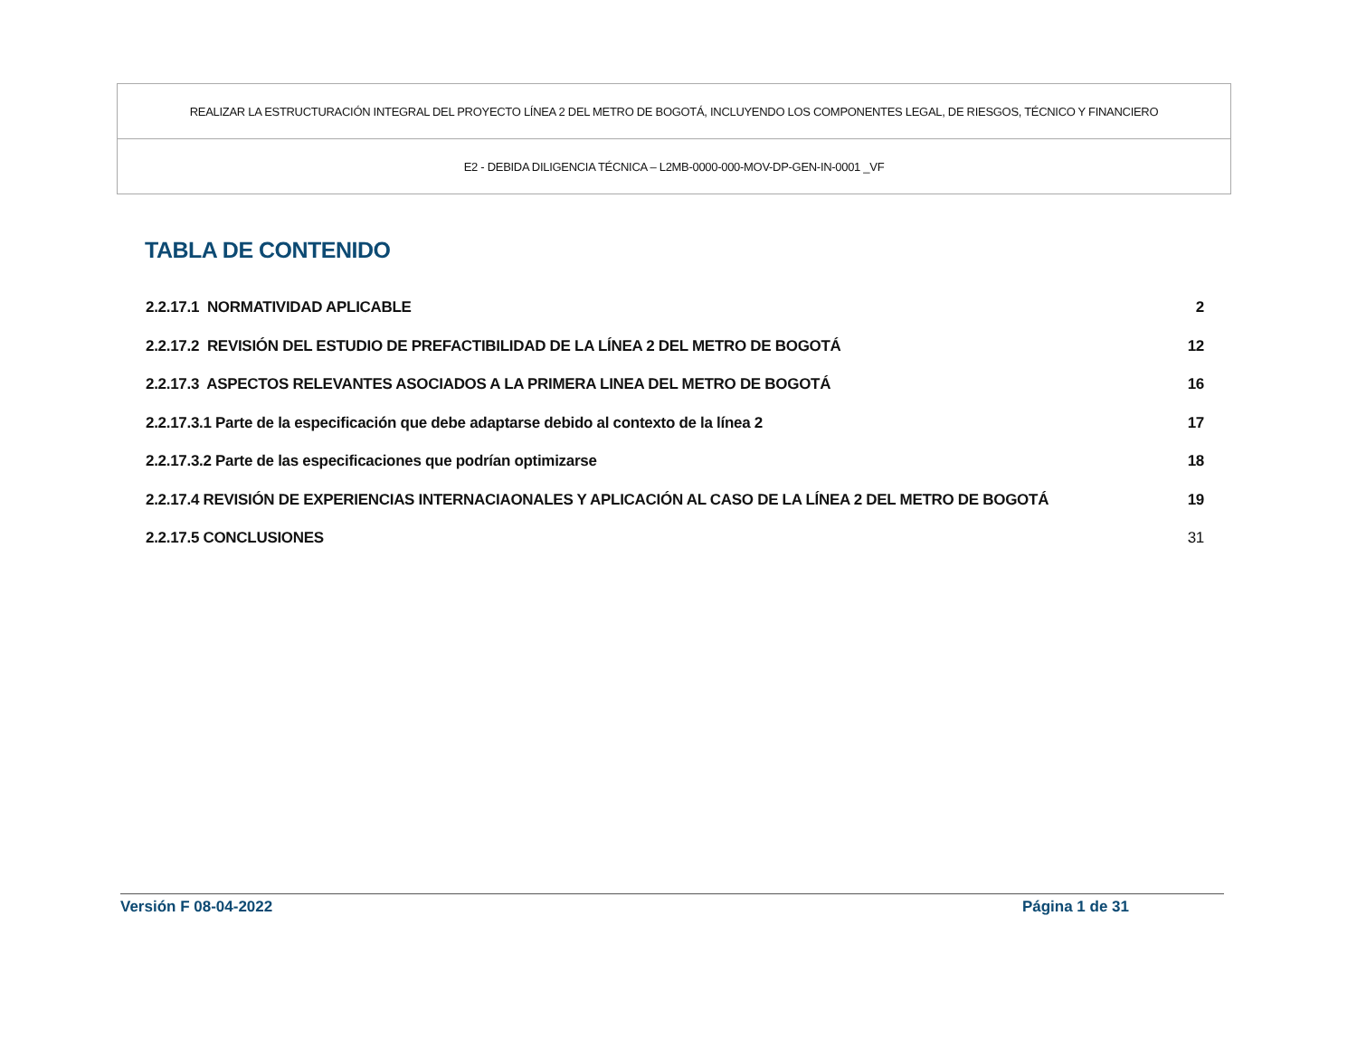| REALIZAR LA ESTRUCTURACIÓN INTEGRAL DEL PROYECTO LÍNEA 2 DEL METRO DE BOGOTÁ, INCLUYENDO LOS COMPONENTES LEGAL, DE RIESGOS, TÉCNICO Y FINANCIERO |
| E2 - DEBIDA DILIGENCIA TÉCNICA – L2MB-0000-000-MOV-DP-GEN-IN-0001 _VF |
TABLA DE CONTENIDO
| 2.2.17.1 NORMATIVIDAD APLICABLE | 2 |
| 2.2.17.2 REVISIÓN DEL ESTUDIO DE PREFACTIBILIDAD DE LA LÍNEA 2 DEL METRO DE BOGOTÁ | 12 |
| 2.2.17.3 ASPECTOS RELEVANTES ASOCIADOS A LA PRIMERA LINEA DEL METRO DE BOGOTÁ | 16 |
| 2.2.17.3.1 Parte de la especificación que debe adaptarse debido al contexto de la línea 2 | 17 |
| 2.2.17.3.2 Parte de las especificaciones que podrían optimizarse | 18 |
| 2.2.17.4 REVISIÓN DE EXPERIENCIAS INTERNACIAONALES Y APLICACIÓN AL CASO DE LA LÍNEA 2 DEL METRO DE BOGOTÁ | 19 |
| 2.2.17.5 CONCLUSIONES | 31 |
Versión F 08-04-2022 Página 1 de 31